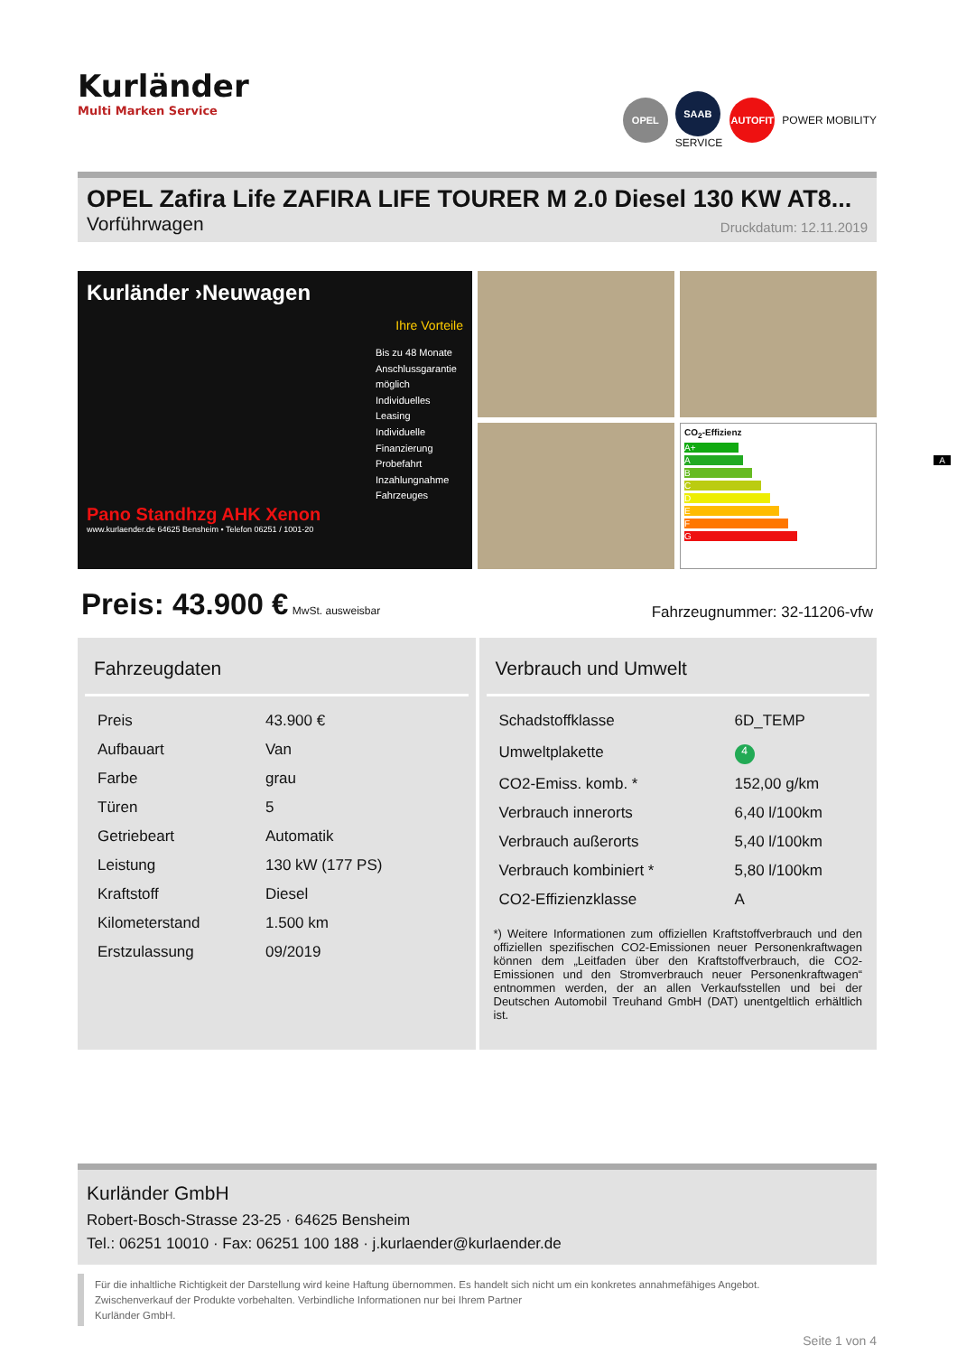Kurländer
Multi Marken Service
OPEL
SAAB
SERVICE
AUTOFIT
POWER MOBILITY
OPEL Zafira Life ZAFIRA LIFE TOURER M 2.0 Diesel 130 KW AT8...
Vorführwagen Druckdatum: 12.11.2019
Kurländer ›Neuwagen
Ihre Vorteile
Bis zu 48 Monate Anschlussgarantie möglich
Individuelles Leasing
Individuelle Finanzierung
Probefahrt
Inzahlungnahme Fahrzeuges
Pano Standhzg AHK Xenon
www.kurlaender.de 64625 Bensheim • Telefon 06251 / 1001-20
CO<sub>2</sub>-Effizienz
A+
A A
B
C
D
E
F
G
Preis: 43.900 € MwSt. ausweisbar Fahrzeugnummer: 32-11206-vfw
Fahrzeugdaten
| Preis | 43.900 € |
| Aufbauart | Van |
| Farbe | grau |
| Türen | 5 |
| Getriebeart | Automatik |
| Leistung | 130 kW (177 PS) |
| Kraftstoff | Diesel |
| Kilometerstand | 1.500 km |
| Erstzulassung | 09/2019 |
Verbrauch und Umwelt
| Schadstoffklasse | 6D_TEMP |
| Umweltplakette | 4 |
| CO2-Emiss. komb. * | 152,00 g/km |
| Verbrauch innerorts | 6,40 l/100km |
| Verbrauch außerorts | 5,40 l/100km |
| Verbrauch kombiniert * | 5,80 l/100km |
| CO2-Effizienzklasse | A |
*) Weitere Informationen zum offiziellen Kraftstoffverbrauch und den offiziellen spezifischen CO2-Emissionen neuer Personenkraftwagen können dem „Leitfaden über den Kraftstoffverbrauch, die CO2-Emissionen und den Stromverbrauch neuer Personenkraftwagen“ entnommen werden, der an allen Verkaufsstellen und bei der Deutschen Automobil Treuhand GmbH (DAT) unentgeltlich erhältlich ist.
Kurländer GmbH
Robert-Bosch-Strasse 23-25 · 64625 Bensheim
Tel.: 06251 10010 · Fax: 06251 100 188 · j.kurlaender@kurlaender.de
Für die inhaltliche Richtigkeit der Darstellung wird keine Haftung übernommen. Es handelt sich nicht um ein konkretes annahmefähiges Angebot.
Zwischenverkauf der Produkte vorbehalten. Verbindliche Informationen nur bei Ihrem Partner
Kurländer GmbH.
Seite 1 von 4